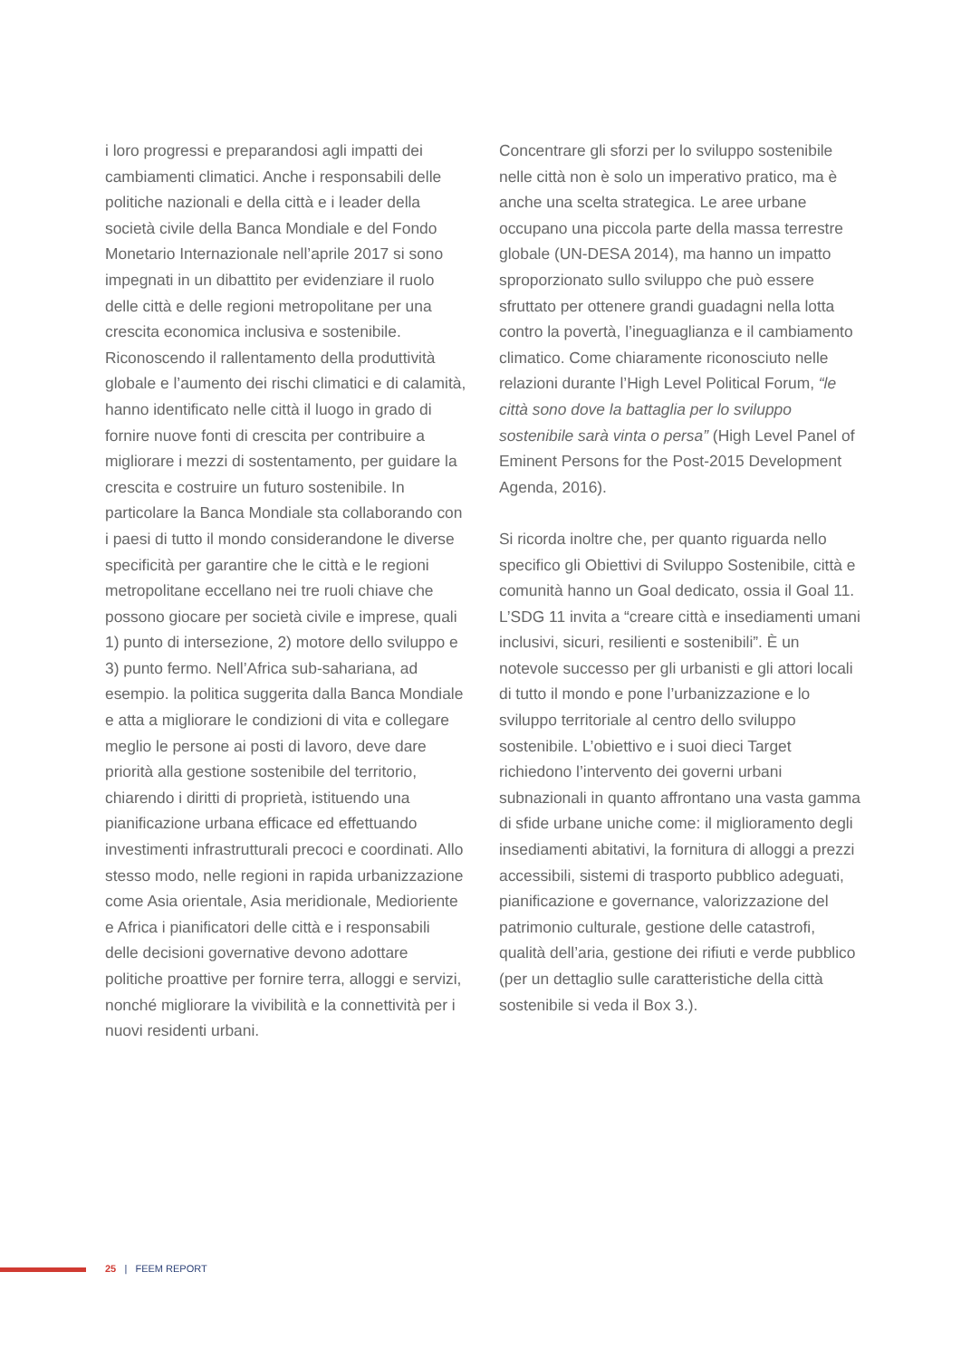i loro progressi e preparandosi agli impatti dei cambiamenti climatici. Anche i responsabili delle politiche nazionali e della città e i leader della società civile della Banca Mondiale e del Fondo Monetario Internazionale nell’aprile 2017 si sono impegnati in un dibattito per evidenziare il ruolo delle città e delle regioni metropolitane per una crescita economica inclusiva e sostenibile. Riconoscendo il rallentamento della produttività globale e l’aumento dei rischi climatici e di calamità, hanno identificato nelle città il luogo in grado di fornire nuove fonti di crescita per contribuire a migliorare i mezzi di sostentamento, per guidare la crescita e costruire un futuro sostenibile. In particolare la Banca Mondiale sta collaborando con i paesi di tutto il mondo considerandone le diverse specificità per garantire che le città e le regioni metropolitane eccellano nei tre ruoli chiave che possono giocare per società civile e imprese, quali 1) punto di intersezione, 2) motore dello sviluppo e 3) punto fermo. Nell’Africa sub-sahariana, ad esempio. la politica suggerita dalla Banca Mondiale e atta a migliorare le condizioni di vita e collegare meglio le persone ai posti di lavoro, deve dare priorità alla gestione sostenibile del territorio, chiarendo i diritti di proprietà, istituendo una pianificazione urbana efficace ed effettuando investimenti infrastrutturali precoci e coordinati. Allo stesso modo, nelle regioni in rapida urbanizzazione come Asia orientale, Asia meridionale, Medioriente e Africa i pianificatori delle città e i responsabili delle decisioni governative devono adottare politiche proattive per fornire terra, alloggi e servizi, nonché migliorare la vivibilità e la connettività per i nuovi residenti urbani.
Concentrare gli sforzi per lo sviluppo sostenibile nelle città non è solo un imperativo pratico, ma è anche una scelta strategica. Le aree urbane occupano una piccola parte della massa terrestre globale (UN-DESA 2014), ma hanno un impatto sproporzionato sullo sviluppo che può essere sfruttato per ottenere grandi guadagni nella lotta contro la povertà, l’ineguaglianza e il cambiamento climatico. Come chiaramente riconosciuto nelle relazioni durante l’High Level Political Forum, “le città sono dove la battaglia per lo sviluppo sostenibile sarà vinta o persa” (High Level Panel of Eminent Persons for the Post-2015 Development Agenda, 2016).
Si ricorda inoltre che, per quanto riguarda nello specifico gli Obiettivi di Sviluppo Sostenibile, città e comunità hanno un Goal dedicato, ossia il Goal 11. L’SDG 11 invita a “creare città e insediamenti umani inclusivi, sicuri, resilienti e sostenibili”. È un notevole successo per gli urbanisti e gli attori locali di tutto il mondo e pone l’urbanizzazione e lo sviluppo territoriale al centro dello sviluppo sostenibile. L’obiettivo e i suoi dieci Target richiedono l’intervento dei governi urbani subnazionali in quanto affrontano una vasta gamma di sfide urbane uniche come: il miglioramento degli insediamenti abitativi, la fornitura di alloggi a prezzi accessibili, sistemi di trasporto pubblico adeguati, pianificazione e governance, valorizzazione del patrimonio culturale, gestione delle catastrofi, qualità dell’aria, gestione dei rifiuti e verde pubblico (per un dettaglio sulle caratteristiche della città sostenibile si veda il Box 3.).
25 | FEEM REPORT